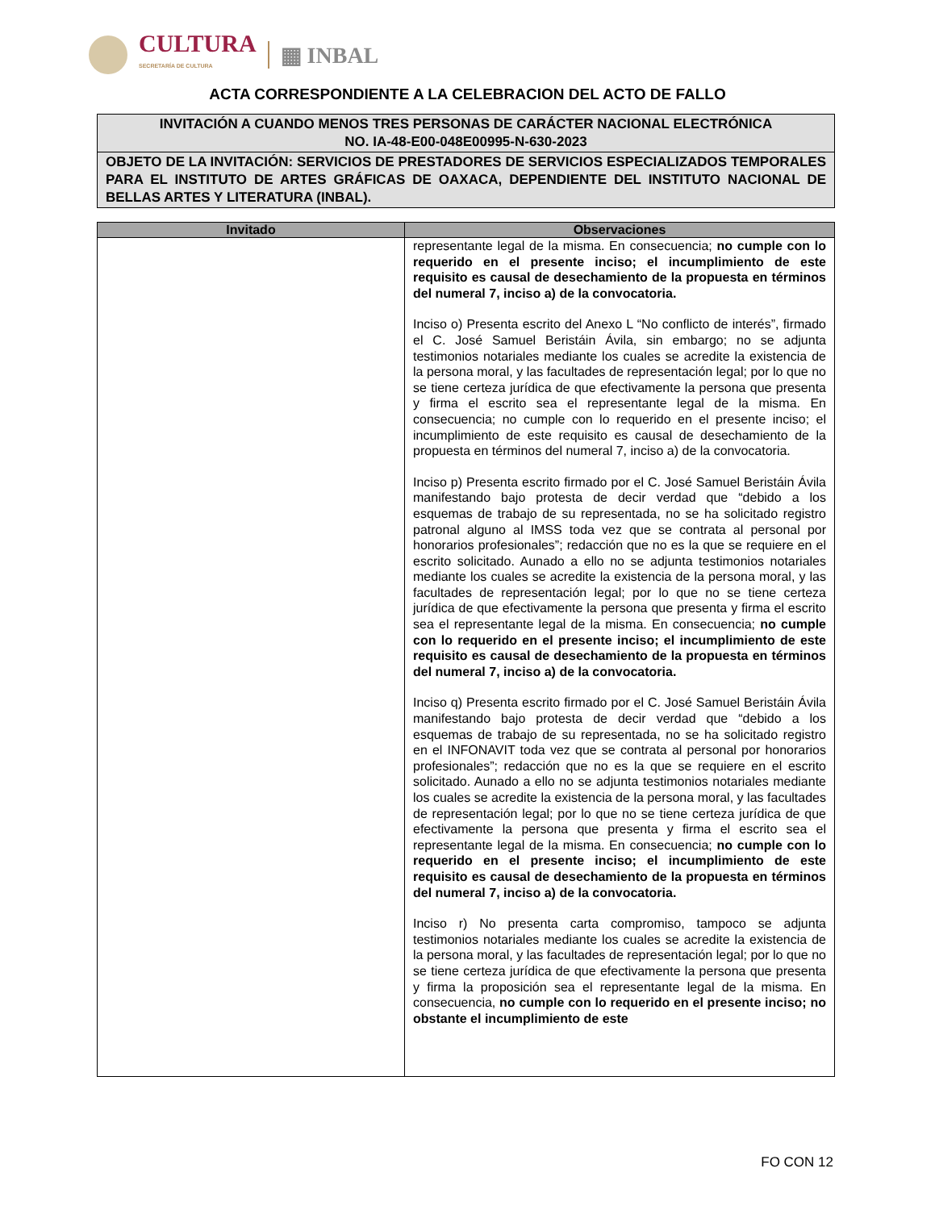CULTURA
SECRETARÍA DE CULTURA
▦ INBAL
ACTA CORRESPONDIENTE A LA CELEBRACION DEL ACTO DE FALLO
INVITACIÓN A CUANDO MENOS TRES PERSONAS DE CARÁCTER NACIONAL ELECTRÓNICA
NO. IA-48-E00-048E00995-N-630-2023
OBJETO DE LA INVITACIÓN: SERVICIOS DE PRESTADORES DE SERVICIOS ESPECIALIZADOS TEMPORALES PARA EL INSTITUTO DE ARTES GRÁFICAS DE OAXACA, DEPENDIENTE DEL INSTITUTO NACIONAL DE BELLAS ARTES Y LITERATURA (INBAL).
| Invitado | Observaciones |
| --- | --- |
| | representante legal de la misma. En consecuencia; no cumple con lo requerido en el presente inciso; el incumplimiento de este requisito es causal de desechamiento de la propuesta en términos del numeral 7, inciso a) de la convocatoria. Inciso o) Presenta escrito del Anexo L “No conflicto de interés”, firmado el C. José Samuel Beristáin Ávila, sin embargo; no se adjunta testimonios notariales mediante los cuales se acredite la existencia de la persona moral, y las facultades de representación legal; por lo que no se tiene certeza jurídica de que efectivamente la persona que presenta y firma el escrito sea el representante legal de la misma. En consecuencia; no cumple con lo requerido en el presente inciso; el incumplimiento de este requisito es causal de desechamiento de la propuesta en términos del numeral 7, inciso a) de la convocatoria. Inciso p) Presenta escrito firmado por el C. José Samuel Beristáin Ávila manifestando bajo protesta de decir verdad que “debido a los esquemas de trabajo de su representada, no se ha solicitado registro patronal alguno al IMSS toda vez que se contrata al personal por honorarios profesionales”; redacción que no es la que se requiere en el escrito solicitado. Aunado a ello no se adjunta testimonios notariales mediante los cuales se acredite la existencia de la persona moral, y las facultades de representación legal; por lo que no se tiene certeza jurídica de que efectivamente la persona que presenta y firma el escrito sea el representante legal de la misma. En consecuencia; no cumple con lo requerido en el presente inciso; el incumplimiento de este requisito es causal de desechamiento de la propuesta en términos del numeral 7, inciso a) de la convocatoria. Inciso q) Presenta escrito firmado por el C. José Samuel Beristáin Ávila manifestando bajo protesta de decir verdad que “debido a los esquemas de trabajo de su representada, no se ha solicitado registro en el INFONAVIT toda vez que se contrata al personal por honorarios profesionales”; redacción que no es la que se requiere en el escrito solicitado. Aunado a ello no se adjunta testimonios notariales mediante los cuales se acredite la existencia de la persona moral, y las facultades de representación legal; por lo que no se tiene certeza jurídica de que efectivamente la persona que presenta y firma el escrito sea el representante legal de la misma. En consecuencia; no cumple con lo requerido en el presente inciso; el incumplimiento de este requisito es causal de desechamiento de la propuesta en términos del numeral 7, inciso a) de la convocatoria. Inciso r) No presenta carta compromiso, tampoco se adjunta testimonios notariales mediante los cuales se acredite la existencia de la persona moral, y las facultades de representación legal; por lo que no se tiene certeza jurídica de que efectivamente la persona que presenta y firma la proposición sea el representante legal de la misma. En consecuencia, no cumple con lo requerido en el presente inciso; no obstante el incumplimiento de este |
FO CON 12